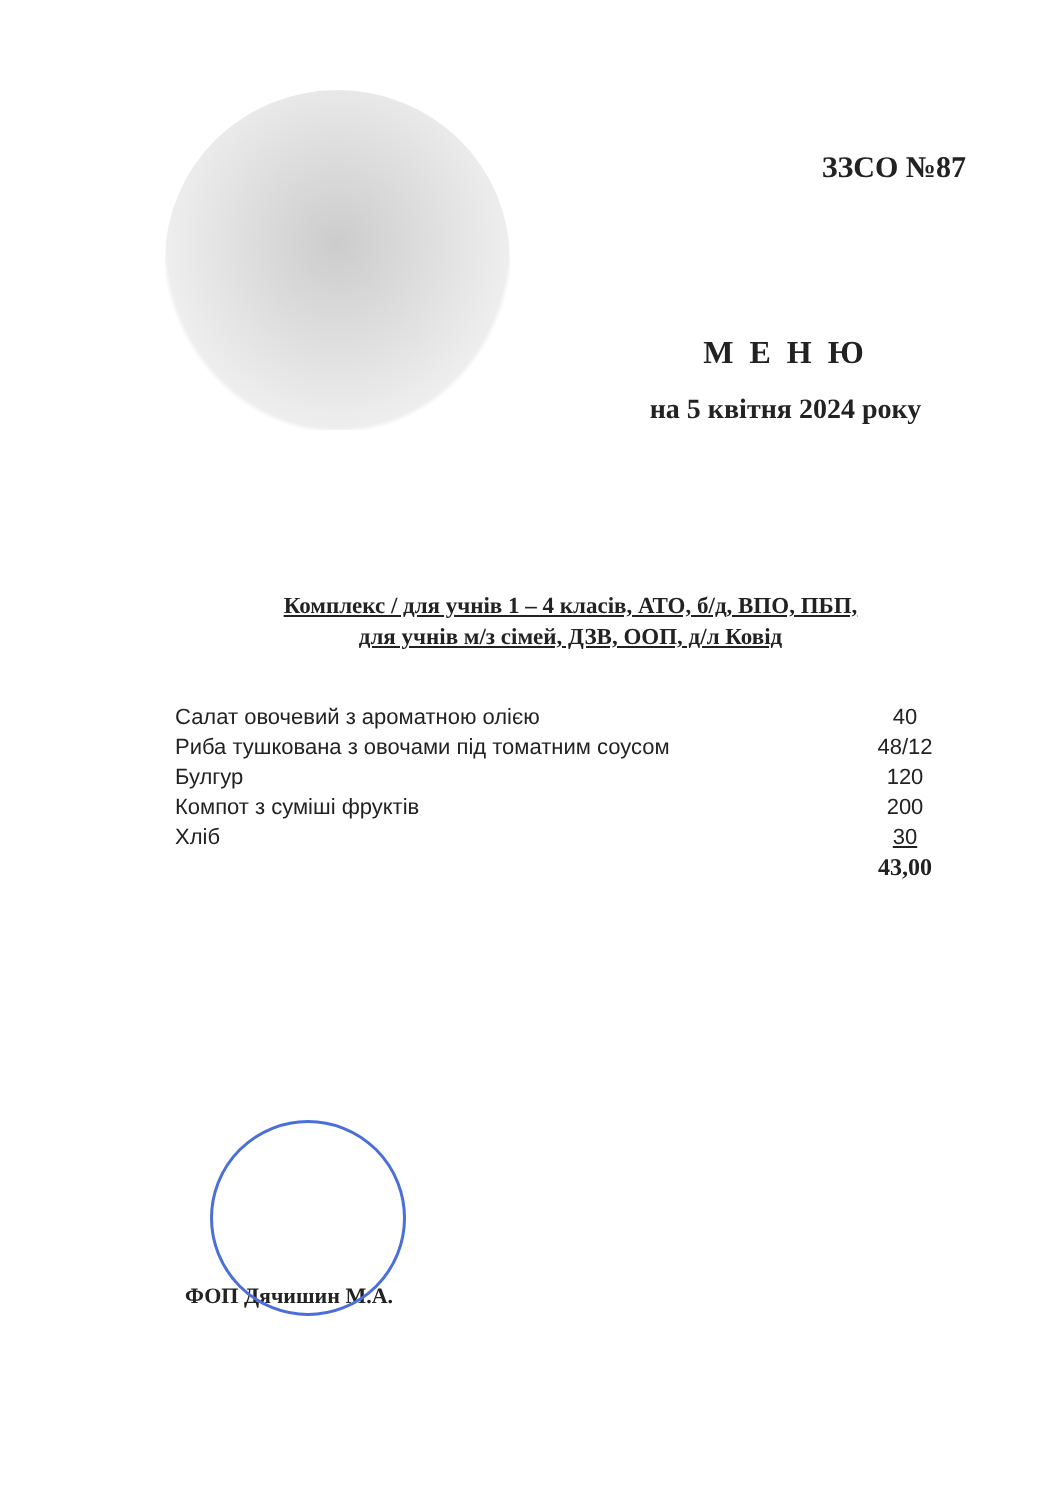ЗЗСО №87
М Е Н Ю
на 5 квітня 2024 року
Комплекс / для учнів 1 – 4 класів, АТО, б/д, ВПО, ПБП,
для учнів м/з сімей, ДЗВ, ООП, д/л Ковід
| Салат овочевий з ароматною олією | 40 |
| Риба тушкована з овочами під томатним соусом | 48/12 |
| Булгур | 120 |
| Компот з суміші фруктів | 200 |
| Хліб | 30 |
| | 43,00 |
ФОП Дячишин М.А.